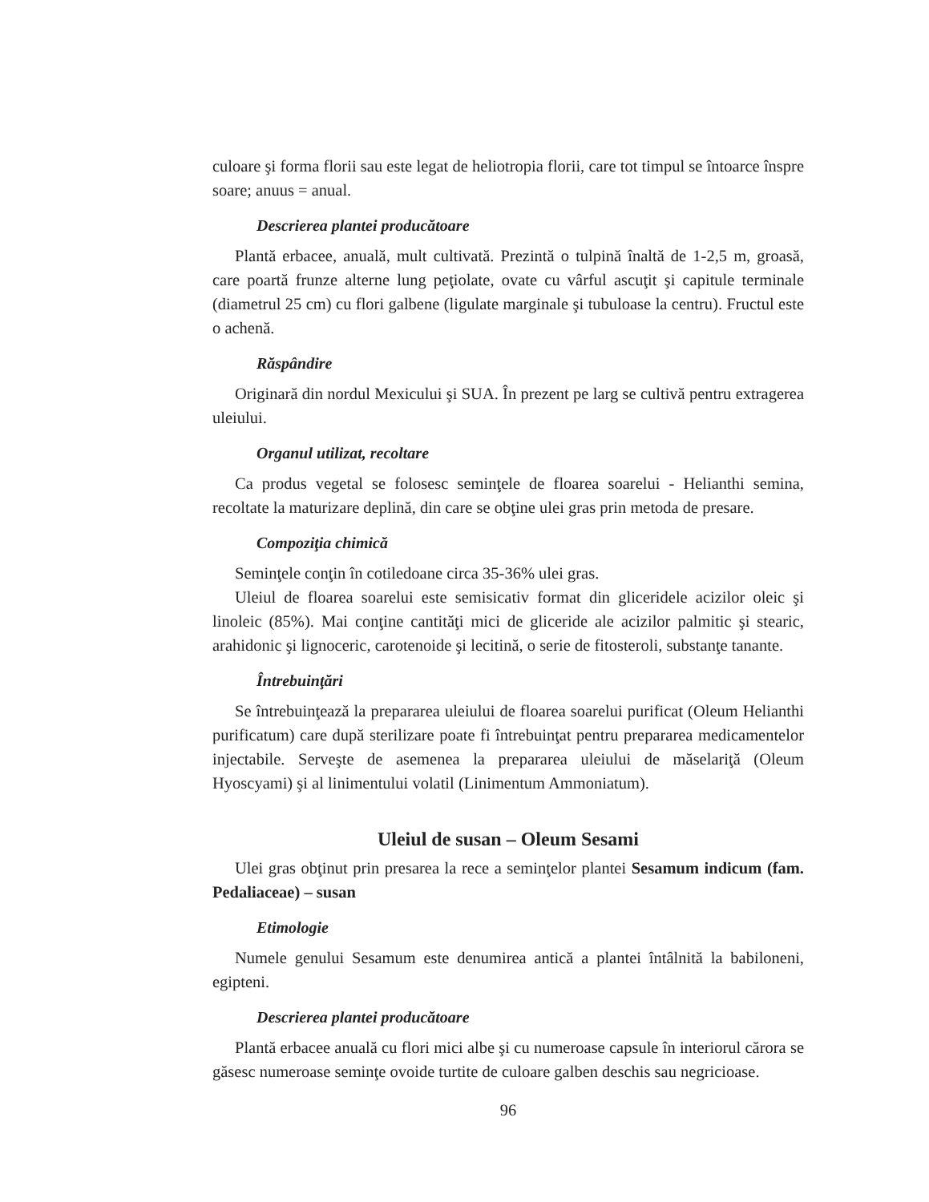culoare şi forma florii sau este legat de heliotropia florii, care tot timpul se întoarce înspre soare; anuus = anual.
Descrierea plantei producătoare
Plantă erbacee, anuală, mult cultivată. Prezintă o tulpină înaltă de 1-2,5 m, groasă, care poartă frunze alterne lung peţiolate, ovate cu vârful ascuţit şi capitule terminale (diametrul 25 cm) cu flori galbene (ligulate marginale şi tubuloase la centru). Fructul este o achenă.
Răspândire
Originară din nordul Mexicului şi SUA. În prezent pe larg se cultivă pentru extragerea uleiului.
Organul utilizat, recoltare
Ca produs vegetal se folosesc seminţele de floarea soarelui - Helianthi semina, recoltate la maturizare deplină, din care se obţine ulei gras prin metoda de presare.
Compoziţia chimică
Seminţele conţin în cotiledoane circa 35-36% ulei gras.
Uleiul de floarea soarelui este semisicativ format din gliceridele acizilor oleic şi linoleic (85%). Mai conţine cantităţi mici de gliceride ale acizilor palmitic şi stearic, arahidonic şi lignoceric, carotenoide şi lecitină, o serie de fitosteroli, substanţe tanante.
Întrebuinţări
Se întrebuinţează la prepararea uleiului de floarea soarelui purificat (Oleum Helianthi purificatum) care după sterilizare poate fi întrebuinţat pentru prepararea medicamentelor injectabile. Serveşte de asemenea la prepararea uleiului de măselariţă (Oleum Hyoscyami) şi al linimentului volatil (Linimentum Ammoniatum).
Uleiul de susan – Oleum Sesami
Ulei gras obţinut prin presarea la rece a seminţelor plantei Sesamum indicum (fam. Pedaliaceae) – susan
Etimologie
Numele genului Sesamum este denumirea antică a plantei întâlnită la babiloneni, egipteni.
Descrierea plantei producătoare
Plantă erbacee anuală cu flori mici albe şi cu numeroase capsule în interiorul cărora se găsesc numeroase seminţe ovoide turtite de culoare galben deschis sau negricioase.
96